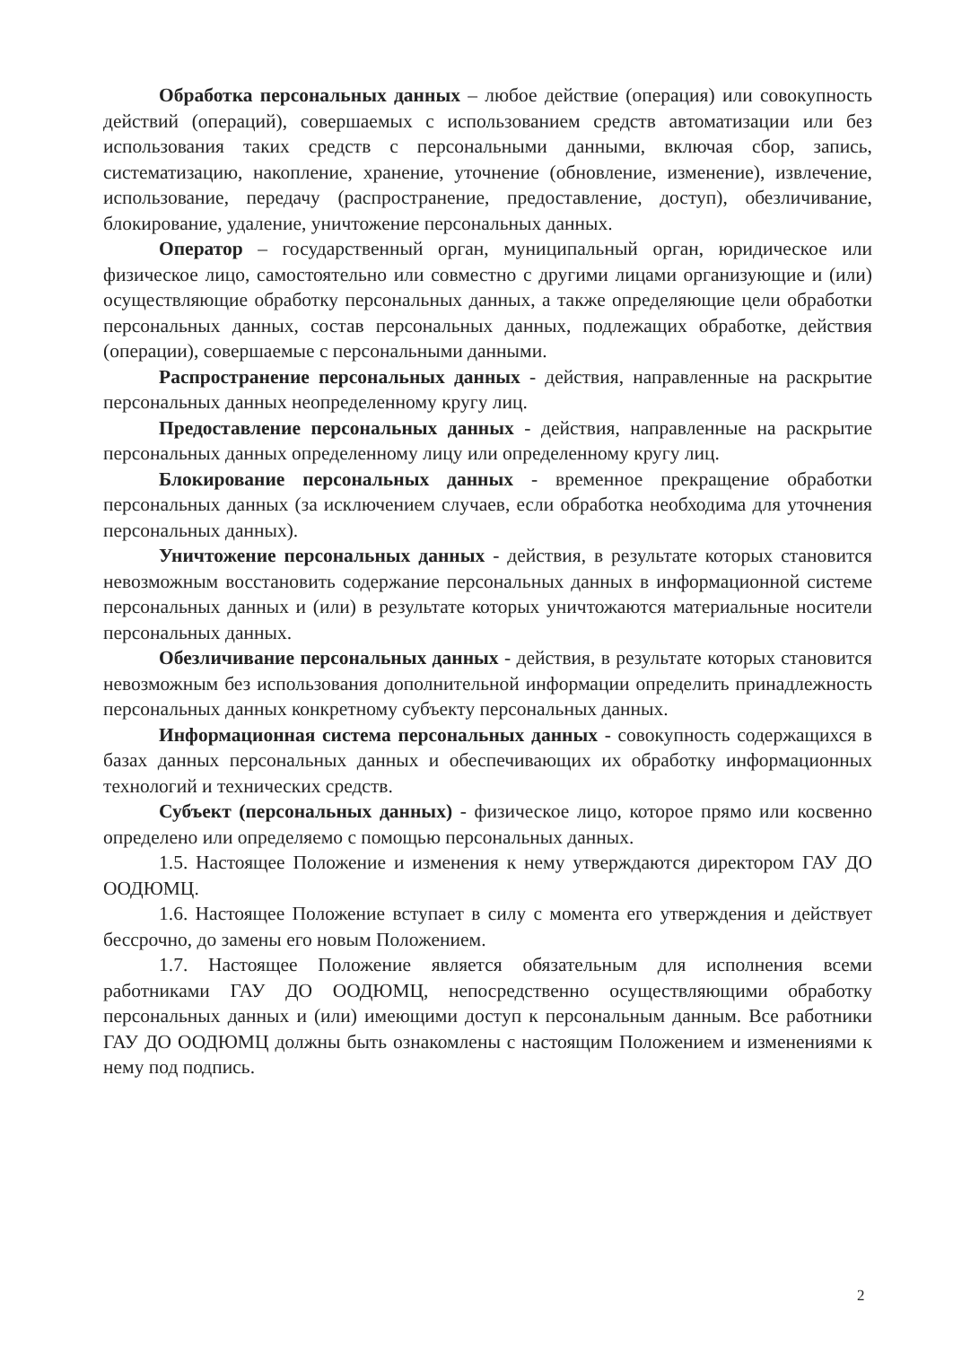Обработка персональных данных – любое действие (операция) или совокупность действий (операций), совершаемых с использованием средств автоматизации или без использования таких средств с персональными данными, включая сбор, запись, систематизацию, накопление, хранение, уточнение (обновление, изменение), извлечение, использование, передачу (распространение, предоставление, доступ), обезличивание, блокирование, удаление, уничтожение персональных данных.
Оператор – государственный орган, муниципальный орган, юридическое или физическое лицо, самостоятельно или совместно с другими лицами организующие и (или) осуществляющие обработку персональных данных, а также определяющие цели обработки персональных данных, состав персональных данных, подлежащих обработке, действия (операции), совершаемые с персональными данными.
Распространение персональных данных - действия, направленные на раскрытие персональных данных неопределенному кругу лиц.
Предоставление персональных данных - действия, направленные на раскрытие персональных данных определенному лицу или определенному кругу лиц.
Блокирование персональных данных - временное прекращение обработки персональных данных (за исключением случаев, если обработка необходима для уточнения персональных данных).
Уничтожение персональных данных - действия, в результате которых становится невозможным восстановить содержание персональных данных в информационной системе персональных данных и (или) в результате которых уничтожаются материальные носители персональных данных.
Обезличивание персональных данных - действия, в результате которых становится невозможным без использования дополнительной информации определить принадлежность персональных данных конкретному субъекту персональных данных.
Информационная система персональных данных - совокупность содержащихся в базах данных персональных данных и обеспечивающих их обработку информационных технологий и технических средств.
Субъект (персональных данных) - физическое лицо, которое прямо или косвенно определено или определяемо с помощью персональных данных.
1.5. Настоящее Положение и изменения к нему утверждаются директором ГАУ ДО ООДЮМЦ.
1.6. Настоящее Положение вступает в силу с момента его утверждения и действует бессрочно, до замены его новым Положением.
1.7. Настоящее Положение является обязательным для исполнения всеми работниками ГАУ ДО ООДЮМЦ, непосредственно осуществляющими обработку персональных данных и (или) имеющими доступ к персональным данным. Все работники ГАУ ДО ООДЮМЦ должны быть ознакомлены с настоящим Положением и изменениями к нему под подпись.
2